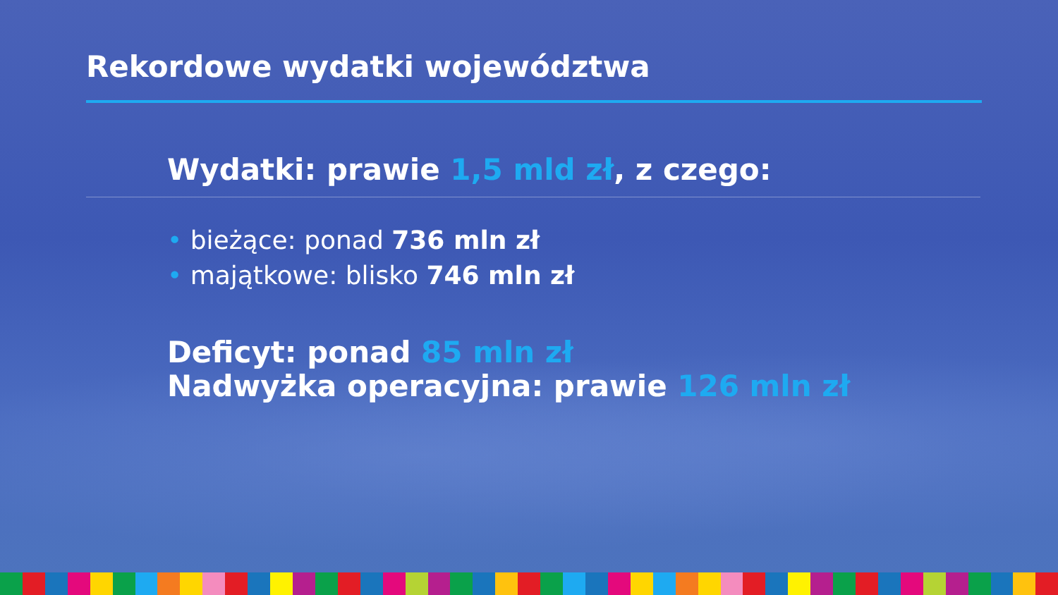Rekordowe wydatki województwa
Wydatki: prawie 1,5 mld zł, z czego:
• bieżące: ponad 736 mln zł
• majątkowe: blisko 746 mln zł
Deficyt: ponad 85 mln zł
Nadwyżka operacyjna: prawie 126 mln zł